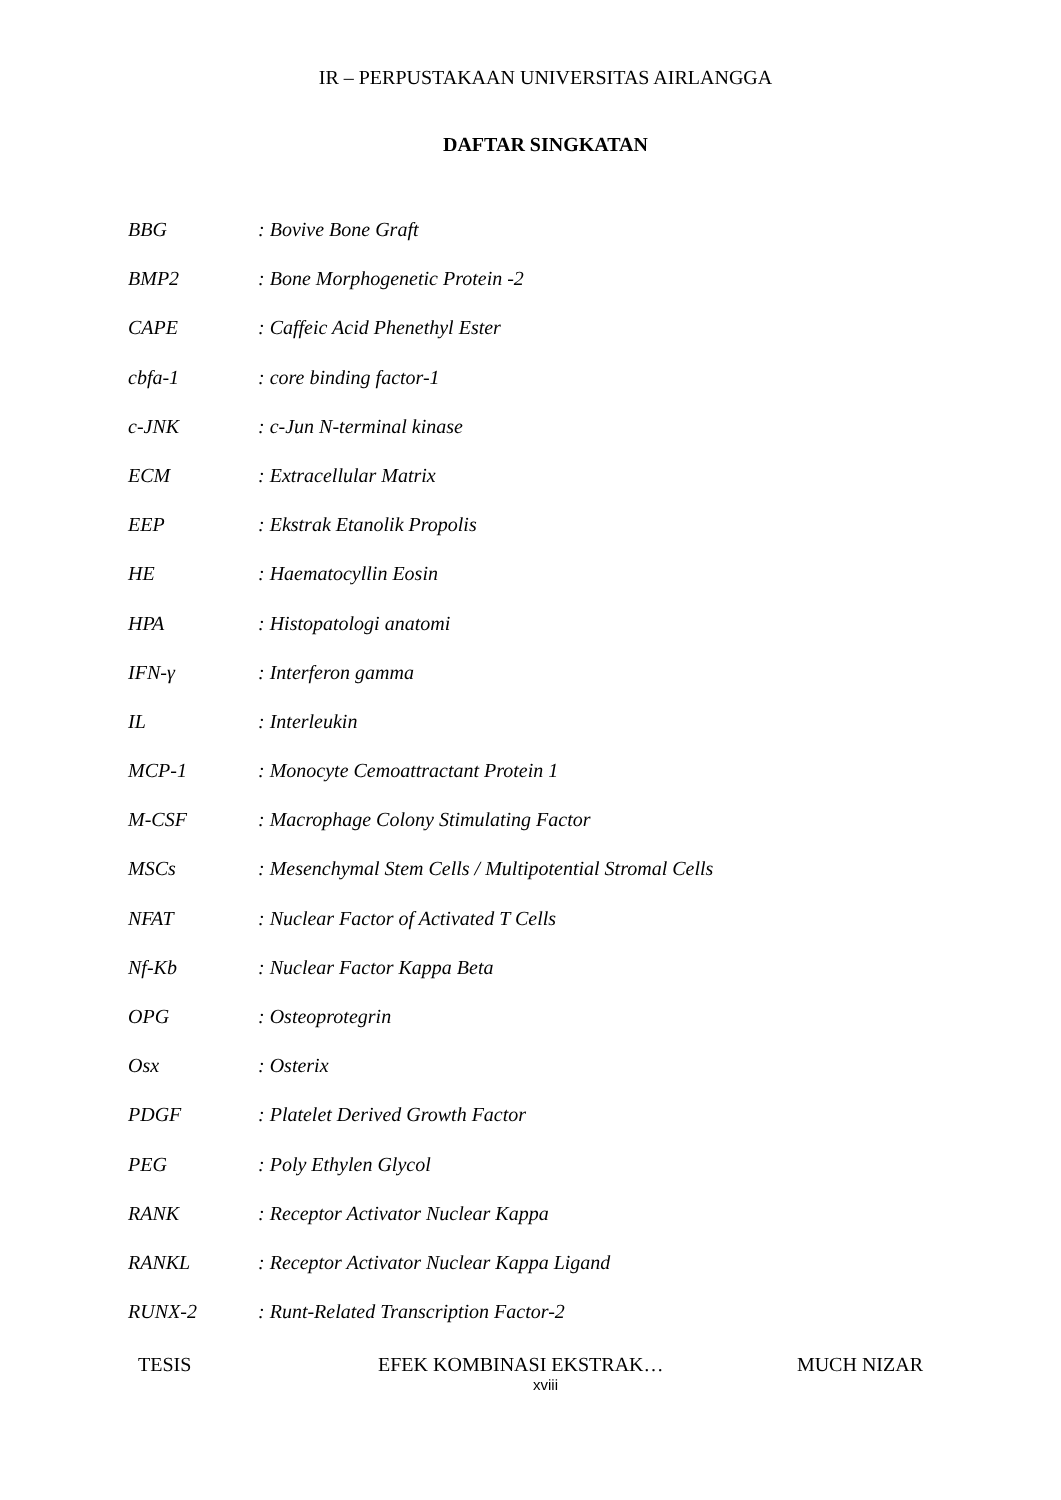IR – PERPUSTAKAAN UNIVERSITAS AIRLANGGA
DAFTAR SINGKATAN
BBG: Bovive Bone Graft
BMP2: Bone Morphogenetic Protein -2
CAPE: Caffeic Acid Phenethyl Ester
cbfa-1: core binding factor-1
c-JNK: c-Jun N-terminal kinase
ECM: Extracellular Matrix
EEP: Ekstrak Etanolik Propolis
HE: Haematocyllin Eosin
HPA: Histopatologi anatomi
IFN-γ: Interferon gamma
IL: Interleukin
MCP-1: Monocyte Cemoattractant Protein 1
M-CSF: Macrophage Colony Stimulating Factor
MSCs: Mesenchymal Stem Cells / Multipotential Stromal Cells
NFAT: Nuclear Factor of Activated T Cells
Nf-Kb: Nuclear Factor Kappa Beta
OPG: Osteoprotegrin
Osx: Osterix
PDGF: Platelet Derived Growth Factor
PEG: Poly Ethylen Glycol
RANK: Receptor Activator Nuclear Kappa
RANKL: Receptor Activator Nuclear Kappa Ligand
RUNX-2: Runt-Related Transcription Factor-2
TESIS EFEK KOMBINASI EKSTRAK… MUCH NIZAR
xviii